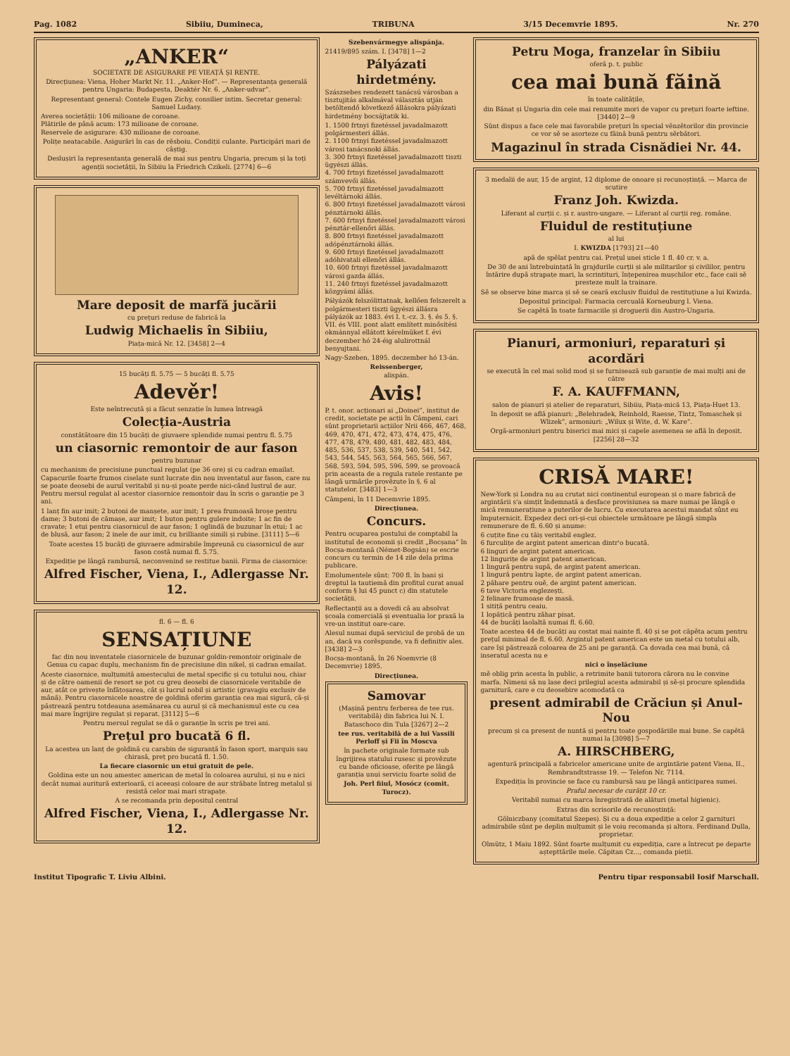Pag. 1082 Sibiiu, Dumineca, TRIBUNA 3/15 Decemvrie 1895. Nr. 270
„ANKER“
SOCIETATE DE ASIGURARE PE VIEAȚĂ ȘI RENTE.
Direcțiunea: Viena, Hoher Markt Nr. 11. „Anker-Hof“. — Representanța generală pentru Ungaria: Budapesta, Deaktér Nr. 6. „Anker-udvar“.
Representant general: Contele Eugen Zichy, consilier intim. Secretar general: Samuel Ludasy.
Averea societății: 106 milioane de coroane.
Plătirile de până acum: 173 milioane de coroane.
Reservele de asigurare: 430 milioane de coroane.
Polițe neatacabile. Asigurări în cas de rěsboiu. Condiții culante. Participări mari de câștig.
Deslușiri la representanța generală de mai sus pentru Ungaria, precum și la toți agenții societății, în Sibiiu la Friedrich Czikeli. [2774] 6—6
Mare deposit de marfă jucării
cu prețuri reduse de fabrică la
Ludwig Michaelis în Sibiiu,
Piața-mică Nr. 12. [3458] 2—4
15 bucăți fl. 5.75 — 5 bucăți fl. 5.75
Adevěr!
Este neîntrecută și a făcut senzație în lumea întreagă
Colecția-Austria
constătătoare din 15 bucăți de giuvaere splendide numai pentru fl. 5.75
un ciasornic remontoir de aur fason
pentru buzunar
cu mechanism de precisiune punctual regulat (pe 36 ore) și cu cadran emailat. Capacurile foarte frumos ciselate sunt lucrate din nou inventatul aur fason, care nu se poate deosebi de aurul veritabil și nu-și poate perde nici-când lustrul de aur. Pentru mersul regulat al acestor ciasornice remontoir dau în scris o garanție pe 3 ani.
1 lanț fin aur imit; 2 butoni de manșete, aur imit; 1 prea frumoasă broșe pentru dame; 3 butoni de cămașe, aur imit; 1 buton pentru gulere indoite; 1 ac fin de cravate; 1 etui pentru ciasornicul de aur fason; 1 oglindă de buzunar în etui; 1 ac de blusă, aur fason; 2 inele de aur imit, cu brilliante simili și rubine. [3111] 5—6
Toate acestea 15 bucăți de giuvaere admirabile împreună cu ciasornicul de aur fason costă numai fl. 5.75.
Expediție pe lângă rambursă, neconvenind se restitue banii. Firma de ciasornice:
Alfred Fischer, Viena, I., Adlergasse Nr. 12.
fl. 6 — fl. 6
SENSAȚIUNE
fac din nou inventatele ciasornicele de buzunar goldin-remontoir originale de Genua cu capac duplu, mechanism fin de precisiune din nikel, și cadran emailat.
Aceste ciasornice, mulțumită amestecului de metal specific și cu totului nou, chiar și de către oamenii de resort se pot cu greu deosebi de ciasornicele veritabile de aur, atât ce privește înfățoșarea, cât și lucrul nobil și artistic (gravagiu exclusiv de mână). Pentru ciasornicele noastre de goldină oferim garanția cea mai sigură, că-și păstrează pentru totdeauna asemănarea cu aurul și că mechanismul este cu cea mai mare îngrijire regulat și reparat. [3112] 5—6
Pentru mersul regulat se dă o garanție în scris pe trei ani.
Prețul pro bucată 6 fl.
La acestea un lanț de goldină cu carabin de siguranță în fason sport, marquis sau chirasă, preț pro bucată fl. 1.50.
La fiecare ciasornic un etui gratuit de pele.
Goldina este un nou amestec american de metal în coloarea aurului, și nu e nici decât numai auritură exterioară, ci aceeași coloare de aur străbate întreg metalul și resistă celor mai mari strapațe.
A se recomanda prin depositul central
Alfred Fischer, Viena, I., Adlergasse Nr. 12.
Szebenvármegye alispánja.
21419/895 szám. I. [3478] 1—2
Pályázati hirdetmény.
Szászsebes rendezett tanácsú városban a tisztujitás alkalmával választás utján betöltendő következő állásokra pályázati hirdetmény bocsájtatik ki.
1. 1500 frtnyi fizetéssel javadalmazott polgármesteri állás.
2. 1100 frtnyi fizetéssel javadalmazott városi tanácsnoki állás.
3. 300 frtnyi fizetéssel javadalmazott tiszti ügyészi állás.
4. 700 frtnyi fizetéssel javadalmazott számvevői állás.
5. 700 frtnyi fizetéssel javadalmazott levéltárnoki állás.
6. 800 frtnyi fizetéssel javadalmazott városi pénztárnoki állás.
7. 600 frtnyi fizetéssel javadalmazott városi pénztár-ellenőri állás.
8. 800 frtnyi fizetéssel javadalmazott adópénztárnoki állás.
9. 600 frtnyi fizetéssel javadalmazott adóhivatali ellenőri állás.
10. 600 frtnyi fizetéssel javadalmazott városi gazda állás.
11. 240 frtnyi fizetéssel javadalmazott közgyámi állás.
Pályázók felszólittatnak, kellően felszerelt a polgármesteri tiszti ügyészi állásra pályázók az 1883. évi I. t.-cz. 3. §. és 5. §. VII. és VIII. pont alatt említett minősítési okmánnyal ellátott kérelmüket f. évi deczember hó 24-éig alulirottnál benyujtani.
Nagy-Szeben, 1895. deczember hó 13-án.
Reissenberger,
alispán.
Avis!
P. t. onor. acționari ai „Doinei“, institut de credit, societate pe acții în Câmpeni, cari sûnt proprietarii acțiilor Nrii 466, 467, 468, 469, 470, 471, 472, 473, 474, 475, 476, 477, 478, 479, 480, 481, 482, 483, 484, 485, 536, 537, 538, 539, 540, 541, 542, 543, 544, 545, 563, 564, 565, 566, 567, 568, 593, 594, 595, 596, 599, se provoacă prin aceasta de a regula ratele restante pe lângă urmările provězute în §. 6 al statutelor. [3483] 1—3
Câmpeni, în 11 Decemvrie 1895.
Direcțiunea.
Concurs.
Pentru ocuparea postului de comptabil la institutul de economii și credit „Bocșana“ în Bocșa-montană (Német-Bogsán) se escrie concurs cu termin de 14 zile dela prima publicare.
Emolumentele sûnt: 700 fl. în bani și dreptul la tautiemă din profitul curat anual conform § lui 45 punct c) din statutele societății.
Reflectanții au a dovedi că au absolvat școala comercială și eventualia lor praxă la vre-un institut oare-care.
Alesul numai după serviciul de probă de un an, dacă va corěspunde, va fi definitiv ales. [3438] 2—3
Bocșa-montană, în 26 Noemvrie (8 Decemvrie) 1895.
Direcțiunea.
Samovar
(Mașină pentru ferberea de tee rus. veritabilă) din fabrica lui N. I. Bataschoco din Tula [3267] 2—2
tee rus. veritabilă de a lui Vassili Perloff și Fii în Moscva
în pachete originale formate sub îngrijirea statului rusesc și provězute cu bande oficioase, oferite pe lângă garanția unui serviciu foarte solid de
Joh. Perl fiiul, Mosócz (comit. Turocz).
Petru Moga, franzelar în Sibiiu
oferă p. t. public
cea mai bună făină
în toate calitățile,
din Bănat și Ungaria din cele mai renumite mori de vapor cu prețuri foarte ieftine. [3440] 2—9
Sûnt dispus a face cele mai favorabile prețuri în special vênzětorilor din provincie ce vor sě se asorteze cu făină bună pentru sěrbători.
Magazinul în strada Cisnădiei Nr. 44.
3 medalii de aur, 15 de argint, 12 diplome de onoare și recunoștință. — Marca de scutire
Franz Joh. Kwizda.
Liferant al curții c. și r. austro-ungare. — Liferant al curții reg. române.
Fluidul de restituțiune
al lui
I. KWIZDA [1793] 21—40
apă de spělat pentru cai. Prețul unei sticle 1 fl. 40 cr. v. a.
De 30 de ani întrebuințată în grajdurile curții și ale militarilor și civililor, pentru întărire după strapațe mari, la scrintituri, înțepenirea mușchilor etc., face caii sě presteze mult la trainare.
Sě se observe bine marca și sě se ceară exclusiv fluidul de restituțiune a lui Kwizda.
Depositul principal: Farmacia cercuală Korneuburg l. Viena.
Se capětă în toate farmaciile și droguerii din Austro-Ungaria.
Pianuri, armoniuri, reparaturi și acordări
se execută în cel mai solid mod și se furnisează sub garanție de mai mulți ani de către
F. A. KAUFFMANN,
salon de pianuri și atelier de reparaturi, Sibiiu, Piața-mică 13, Piața-Huet 13.
In deposit se află pianuri: „Belehradek, Reinhold, Raesse, Tintz, Tomaschek și Wlizek“, armoniuri: „Wilux și Wite, d. W. Kare“.
Orgă-armoniuri pentru biserici mai mici și capele asemenea se află în deposit. [2256] 28—32
CRISĂ MARE!
New-York și Londra nu au crutat nici continentul european și o mare fabrică de argintării s'a simțit îndemnată a desface provisiunea sa mare numai pe lângă o mică remunerațiune a puterilor de lucru. Cu executarea acestui mandat sûnt eu împuternicit. Expedez deci ori-și-cui obiectele următoare pe lângă simpla remunerare de fl. 6.60 și anume:
6 cuțite fine cu tăiș veritabil englez.
6 furculițe de argint patent american dintr'o bucată.
6 linguri de argint patent american.
12 lingurițe de argint patent american.
1 lingură pentru supă, de argint patent american.
1 lingură pentru lapte, de argint patent american.
2 păhare pentru ouě, de argint patent american.
6 tave Victoria englezești.
2 felinare frumoase de masă.
1 sitiță pentru ceaiu.
1 lopățică pentru zăhar pisat.
44 de bucăți laolaltă numai fl. 6.60.
Toate acestea 44 de bucăți au costat mai nainte fl. 40 și se pot căpěta acum pentru prețul minimal de fl. 6.60. Argintul patent american este un metal cu totului alb, care își păstrează coloarea de 25 ani pe garanță. Ca dovada cea mai bună, că inseratul acesta nu e
nici o înșelăciune
mě oblig prin acesta în public, a retrimite banii tutorora cărora nu le convine marfa. Nimeni să nu lase deci prilegiul acesta admirabil și sě-și procure splendida garnitură, care e cu deosebire acomodată ca
present admirabil de Crăciun și Anul-Nou
precum și ca present de nuntă și pentru toate gospodăriile mai bune. Se capětă numai la [3098] 5—7
A. HIRSCHBERG,
agentură principală a fabricelor americane unite de argintărie patent Viena, II., Rembrandtstrasse 19. — Telefon Nr. 7114.
Expediția în provincie se face cu rambursă sau pe lângă anticiparea sumei.
Praful necesar de curățit 10 cr.
Veritabil numai cu marca înregistrată de alături (metal higienic).
Extras din scrisorile de recunoștință:
Gölniczbany (comitatul Szepes). Și cu a doua expediție a celor 2 garnituri admirabile sûnt pe deplin mulțumit și le voiu recomanda și altora. Ferdinand Dulla, proprietar.
Olmütz, 1 Maiu 1892. Sûnt foarte mulțumit cu expediția, care a întrecut pe departe aștepttările mele. Căpitan Cz..., comanda pieții.
Institut Tipografic T. Liviu Albini. Pentru tipar responsabil Iosif Marschall.